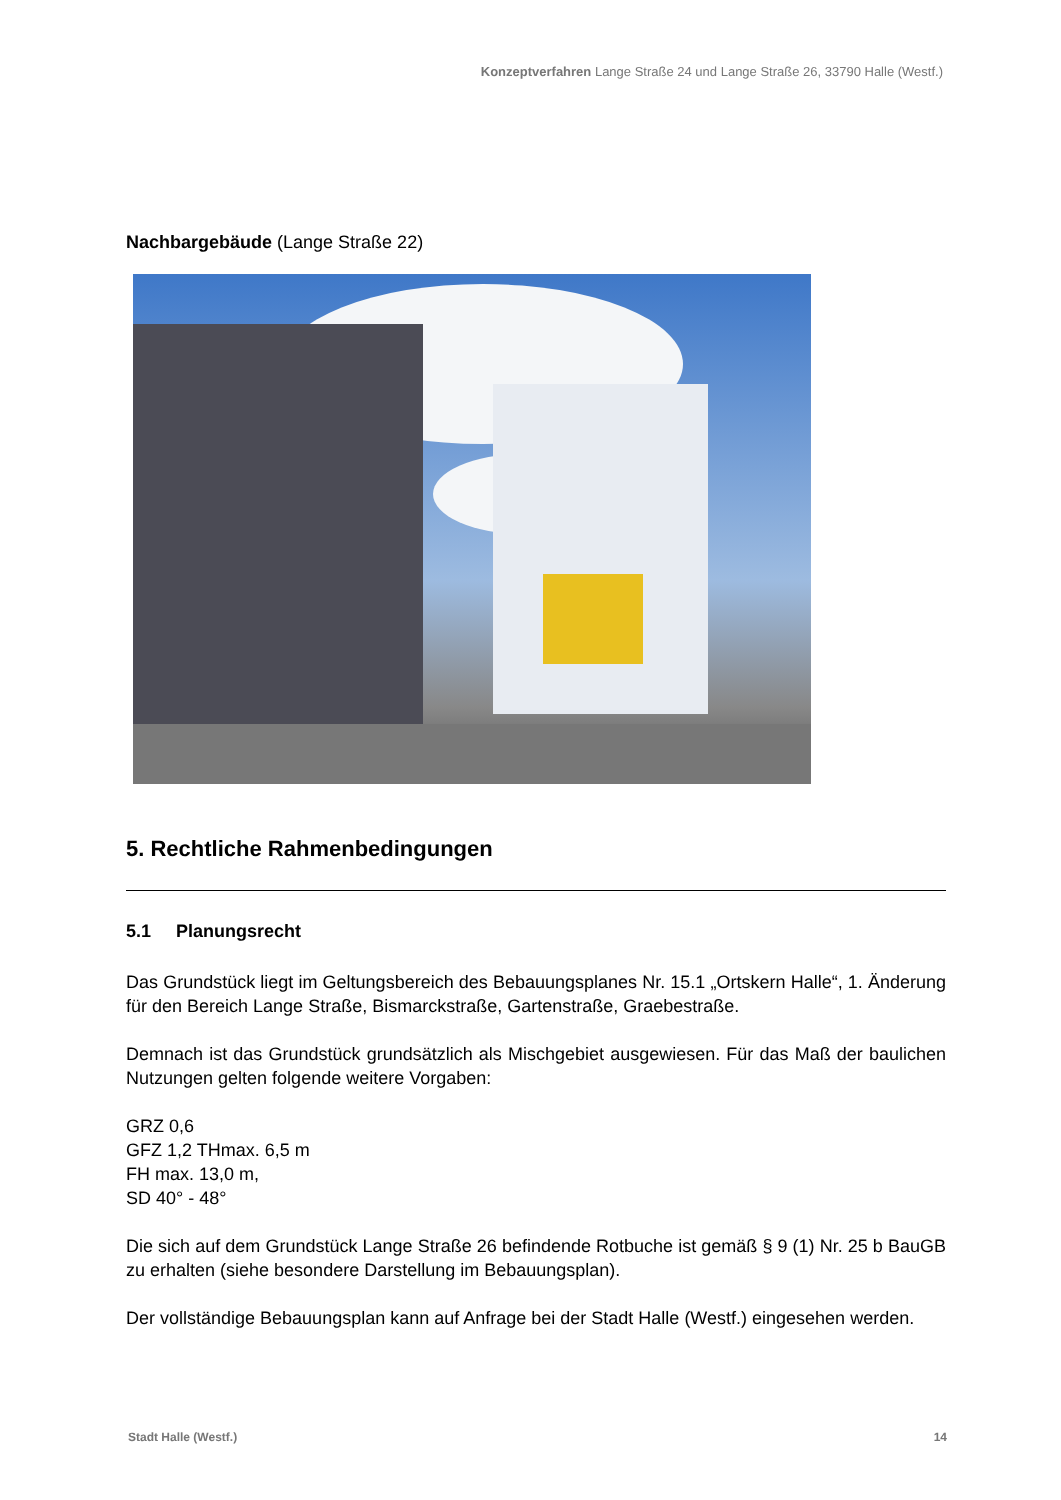Konzeptverfahren Lange Straße 24 und Lange Straße 26, 33790 Halle (Westf.)
Nachbargebäude (Lange Straße 22)
5. Rechtliche Rahmenbedingungen
5.1 Planungsrecht
Das Grundstück liegt im Geltungsbereich des Bebauungsplanes Nr. 15.1 „Ortskern Halle“, 1. Änderung für den Bereich Lange Straße, Bismarckstraße, Gartenstraße, Graebestraße.
Demnach ist das Grundstück grundsätzlich als Mischgebiet ausgewiesen. Für das Maß der baulichen Nutzungen gelten folgende weitere Vorgaben:
GRZ 0,6
GFZ 1,2 THmax. 6,5 m
FH max. 13,0 m,
SD 40° - 48°
Die sich auf dem Grundstück Lange Straße 26 befindende Rotbuche ist gemäß § 9 (1) Nr. 25 b BauGB zu erhalten (siehe besondere Darstellung im Bebauungsplan).
Der vollständige Bebauungsplan kann auf Anfrage bei der Stadt Halle (Westf.) eingesehen werden.
Stadt Halle (Westf.) 14